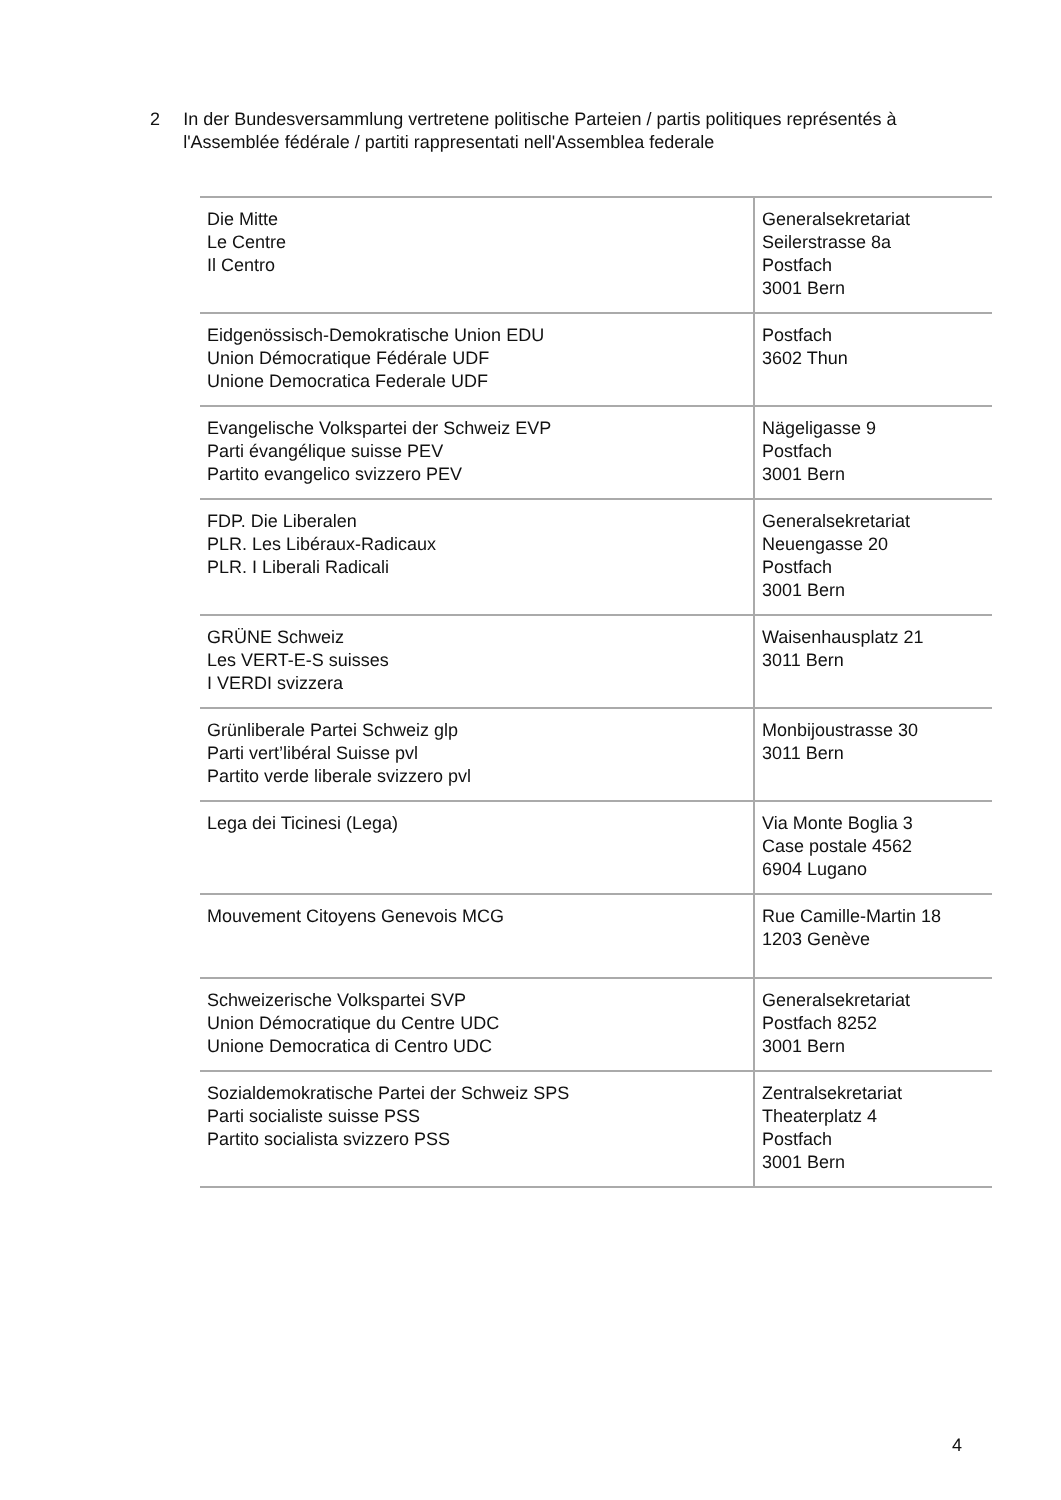2 In der Bundesversammlung vertretene politische Parteien / partis politiques représentés à l'Assemblée fédérale / partiti rappresentati nell'Assemblea federale
| Die Mitte Le Centre Il Centro | Generalsekretariat Seilerstrasse 8a Postfach 3001 Bern |
| Eidgenössisch-Demokratische Union EDU Union Démocratique Fédérale UDF Unione Democratica Federale UDF | Postfach 3602 Thun |
| Evangelische Volkspartei der Schweiz EVP Parti évangélique suisse PEV Partito evangelico svizzero PEV | Nägeligasse 9 Postfach 3001 Bern |
| FDP. Die Liberalen PLR. Les Libéraux-Radicaux PLR. I Liberali Radicali | Generalsekretariat Neuengasse 20 Postfach 3001 Bern |
| GRÜNE Schweiz Les VERT-E-S suisses I VERDI svizzera | Waisenhausplatz 21 3011 Bern |
| Grünliberale Partei Schweiz glp Parti vert’libéral Suisse pvl Partito verde liberale svizzero pvl | Monbijoustrasse 30 3011 Bern |
| Lega dei Ticinesi (Lega) | Via Monte Boglia 3 Case postale 4562 6904 Lugano |
| Mouvement Citoyens Genevois MCG | Rue Camille-Martin 18 1203 Genève |
| Schweizerische Volkspartei SVP Union Démocratique du Centre UDC Unione Democratica di Centro UDC | Generalsekretariat Postfach 8252 3001 Bern |
| Sozialdemokratische Partei der Schweiz SPS Parti socialiste suisse PSS Partito socialista svizzero PSS | Zentralsekretariat Theaterplatz 4 Postfach 3001 Bern |
4